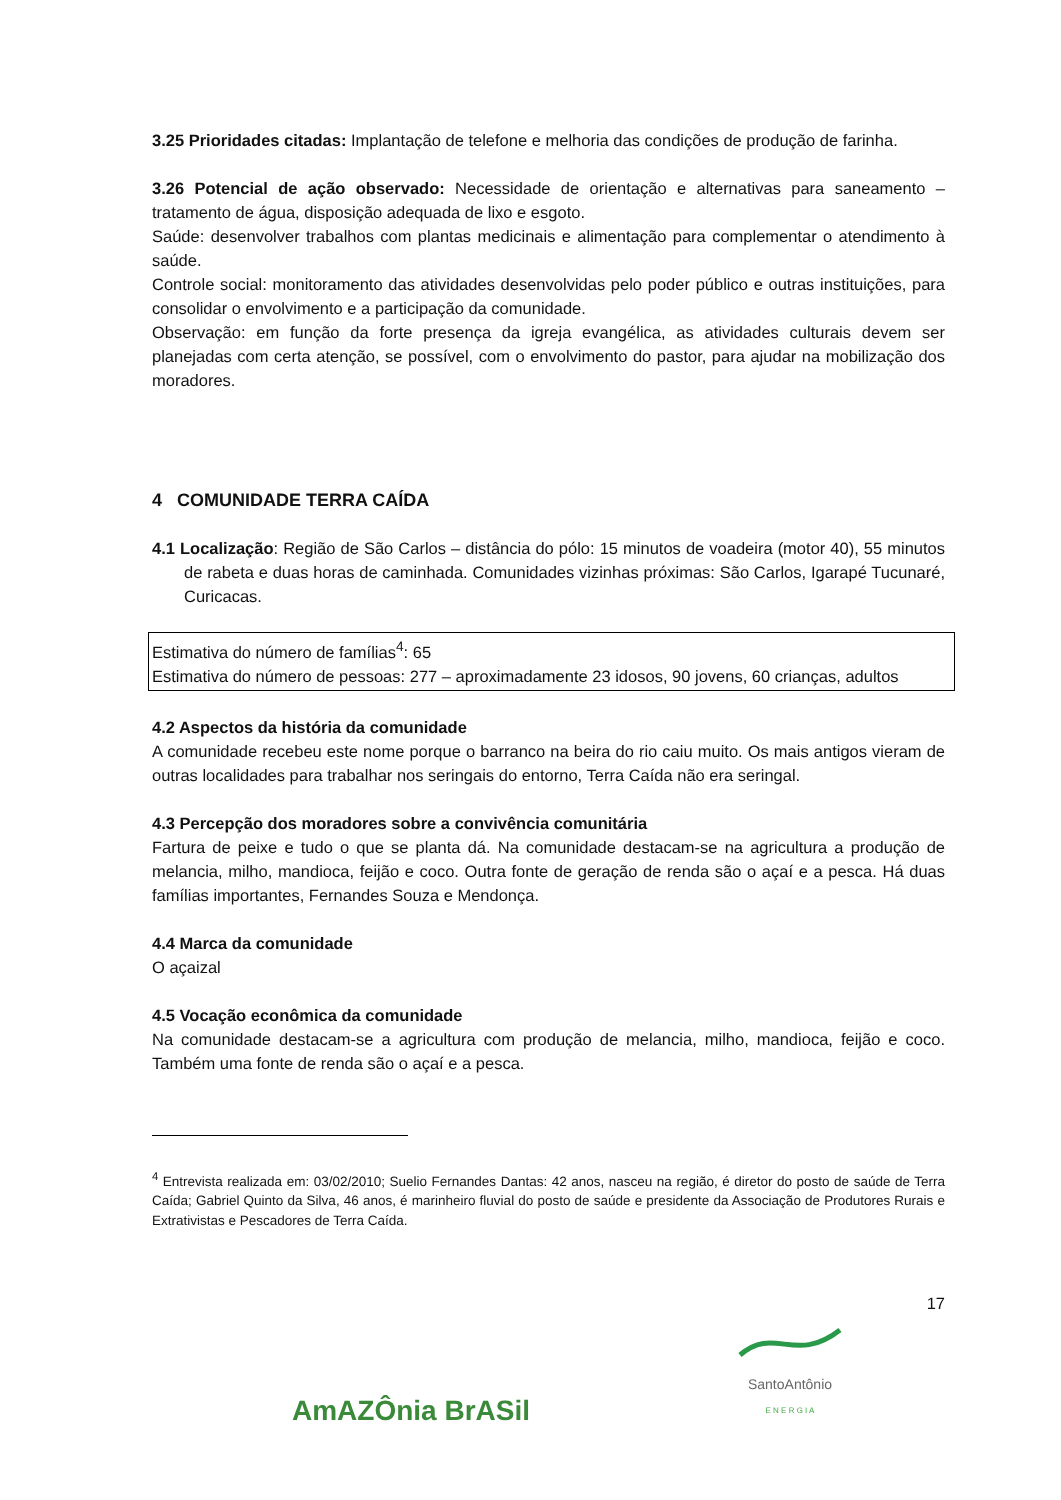3.25 Prioridades citadas: Implantação de telefone e melhoria das condições de produção de farinha.
3.26 Potencial de ação observado: Necessidade de orientação e alternativas para saneamento – tratamento de água, disposição adequada de lixo e esgoto.
Saúde: desenvolver trabalhos com plantas medicinais e alimentação para complementar o atendimento à saúde.
Controle social: monitoramento das atividades desenvolvidas pelo poder público e outras instituições, para consolidar o envolvimento e a participação da comunidade.
Observação: em função da forte presença da igreja evangélica, as atividades culturais devem ser planejadas com certa atenção, se possível, com o envolvimento do pastor, para ajudar na mobilização dos moradores.
4 COMUNIDADE TERRA CAÍDA
4.1 Localização: Região de São Carlos – distância do pólo: 15 minutos de voadeira (motor 40), 55 minutos de rabeta e duas horas de caminhada. Comunidades vizinhas próximas: São Carlos, Igarapé Tucunaré, Curicacas.
Estimativa do número de famílias<sup>4</sup>: 65
Estimativa do número de pessoas: 277 – aproximadamente 23 idosos, 90 jovens, 60 crianças, adultos
4.2 Aspectos da história da comunidade
A comunidade recebeu este nome porque o barranco na beira do rio caiu muito. Os mais antigos vieram de outras localidades para trabalhar nos seringais do entorno, Terra Caída não era seringal.
4.3 Percepção dos moradores sobre a convivência comunitária
Fartura de peixe e tudo o que se planta dá. Na comunidade destacam-se na agricultura a produção de melancia, milho, mandioca, feijão e coco. Outra fonte de geração de renda são o açaí e a pesca. Há duas famílias importantes, Fernandes Souza e Mendonça.
4.4 Marca da comunidade
O açaizal
4.5 Vocação econômica da comunidade
Na comunidade destacam-se a agricultura com produção de melancia, milho, mandioca, feijão e coco. Também uma fonte de renda são o açaí e a pesca.
<sup>4</sup> Entrevista realizada em: 03/02/2010; Suelio Fernandes Dantas: 42 anos, nasceu na região, é diretor do posto de saúde de Terra Caída; Gabriel Quinto da Silva, 46 anos, é marinheiro fluvial do posto de saúde e presidente da Associação de Produtores Rurais e Extrativistas e Pescadores de Terra Caída.
17
AmAZÔnia BrASil
SantoAntônio
E N E R G I A